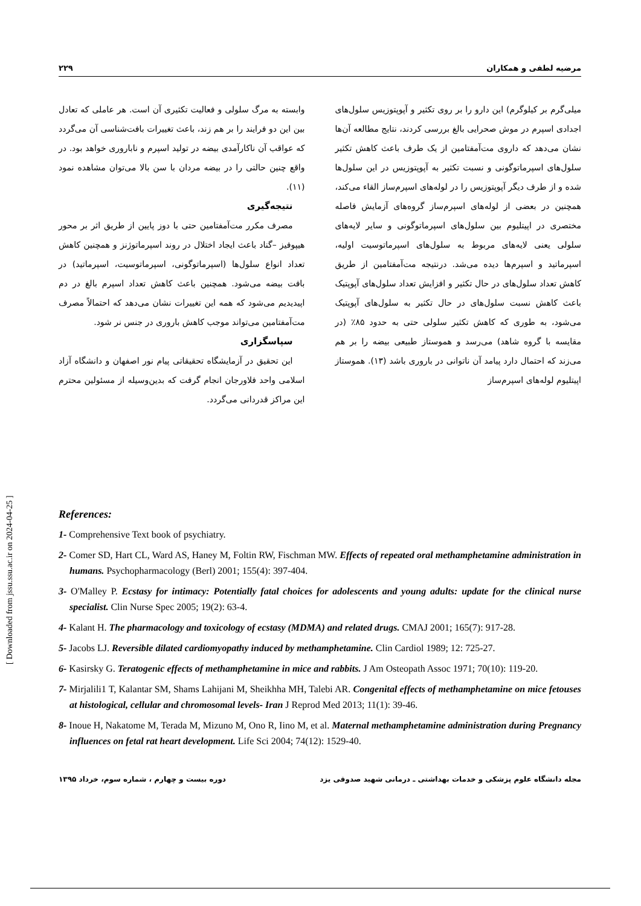مرضیه لطفی و همکاران ۲۲۹
میلی‌گرم بر کیلوگرم) این دارو را بر روی تکثیر و آپوپتوزیس سلول‌های اجدادی اسپرم در موش صحرایی بالغ بررسی کردند، نتایج مطالعه آن‌ها نشان می‌دهد که داروی مت‌آمفتامین از یک طرف باعث کاهش تکثیر سلول‌های اسپرماتوگونی و نسبت تکثیر به آپوپتوزیس در این سلول‌ها شده و از طرف دیگر آپوپتوزیس را در لوله‌های اسپرم‌ساز القاء می‌کند، همچنین در بعضی از لوله‌های اسپرم‌ساز گروه‌های آزمایش فاصله مختصری در اپیتلیوم بین سلول‌های اسپرماتوگونی و سایر لایه‌های سلولی یعنی لایه‌های مربوط به سلول‌های اسپرماتوسیت اولیه، اسپرماتید و اسپرم‌ها دیده می‌شد. درنتیجه مت‌آمفتامین از طریق کاهش تعداد سلول‌های در حال تکثیر و افزایش تعداد سلول‌های آپوپتیک باعث کاهش نسبت سلول‌های در حال تکثیر به سلول‌های آپوپتیک می‌شود، به طوری که کاهش تکثیر سلولی حتی به حدود ۸۵٪ (در مقایسه با گروه شاهد) می‌رسد و هموستاز طبیعی بیضه را بر هم می‌زند که احتمال دارد پیامد آن ناتوانی در باروری باشد (۱۳). هموستاز اپیتلیوم لوله‌های اسپرم‌ساز
وابسته به مرگ سلولی و فعالیت تکثیری آن است. هر عاملی که تعادل بین این دو فرایند را بر هم زند، باعث تغییرات بافت‌شناسی آن می‌گردد که عواقب آن ناکارآمدی بیضه در تولید اسپرم و ناباروری خواهد بود. در واقع چنین حالتی را در بیضه مردان با سن بالا می‌توان مشاهده نمود (۱۱).
نتیجه‌گیری
مصرف مکرر مت‌آمفتامین حتی با دوز پایین از طریق اثر بر محور هیپوفیز –گناد باعث ایجاد اختلال در روند اسپرماتوژنز و همچنین کاهش تعداد انواع سلول‌ها (اسپرماتوگونی، اسپرماتوسیت، اسپرماتید) در بافت بیضه می‌شود. همچنین باعث کاهش تعداد اسپرم بالغ در دم اپیدیدیم می‌شود که همه این تغییرات نشان می‌دهد که احتمالاً مصرف مت‌آمفتامین می‌تواند موجب کاهش باروری در جنس نر شود.
سپاسگزاری
این تحقیق در آزمایشگاه تحقیقاتی پیام نور اصفهان و دانشگاه آزاد اسلامی واحد فلاورجان انجام گرفت که بدین‌وسیله از مسئولین محترم این مراکز قدردانی می‌گردد.
References:
1- Comprehensive Text book of psychiatry.
2- Comer SD, Hart CL, Ward AS, Haney M, Foltin RW, Fischman MW. Effects of repeated oral methamphetamine administration in humans. Psychopharmacology (Berl) 2001; 155(4): 397-404.
3- O'Malley P. Ecstasy for intimacy: Potentially fatal choices for adolescents and young adults: update for the clinical nurse specialist. Clin Nurse Spec 2005; 19(2): 63-4.
4- Kalant H. The pharmacology and toxicology of ecstasy (MDMA) and related drugs. CMAJ 2001; 165(7): 917-28.
5- Jacobs LJ. Reversible dilated cardiomyopathy induced by methamphetamine. Clin Cardiol 1989; 12: 725-27.
6- Kasirsky G. Teratogenic effects of methamphetamine in mice and rabbits. J Am Osteopath Assoc 1971; 70(10): 119-20.
7- Mirjalili1 T, Kalantar SM, Shams Lahijani M, Sheikhha MH, Talebi AR. Congenital effects of methamphetamine on mice fetouses at histological, cellular and chromosomal levels- Iran J Reprod Med 2013; 11(1): 39-46.
8- Inoue H, Nakatome M, Terada M, Mizuno M, Ono R, Iino M, et al. Maternal methamphetamine administration during Pregnancy influences on fetal rat heart development. Life Sci 2004; 74(12): 1529-40.
مجله دانشگاه علوم پزشکی و خدمات بهداشتی ـ درمانی شهید صدوقی یزد دوره بیست و چهارم ، شماره سوم، خرداد ۱۳۹۵
[ Downloaded from jssu.ssu.ac.ir on 2024-04-25 ]